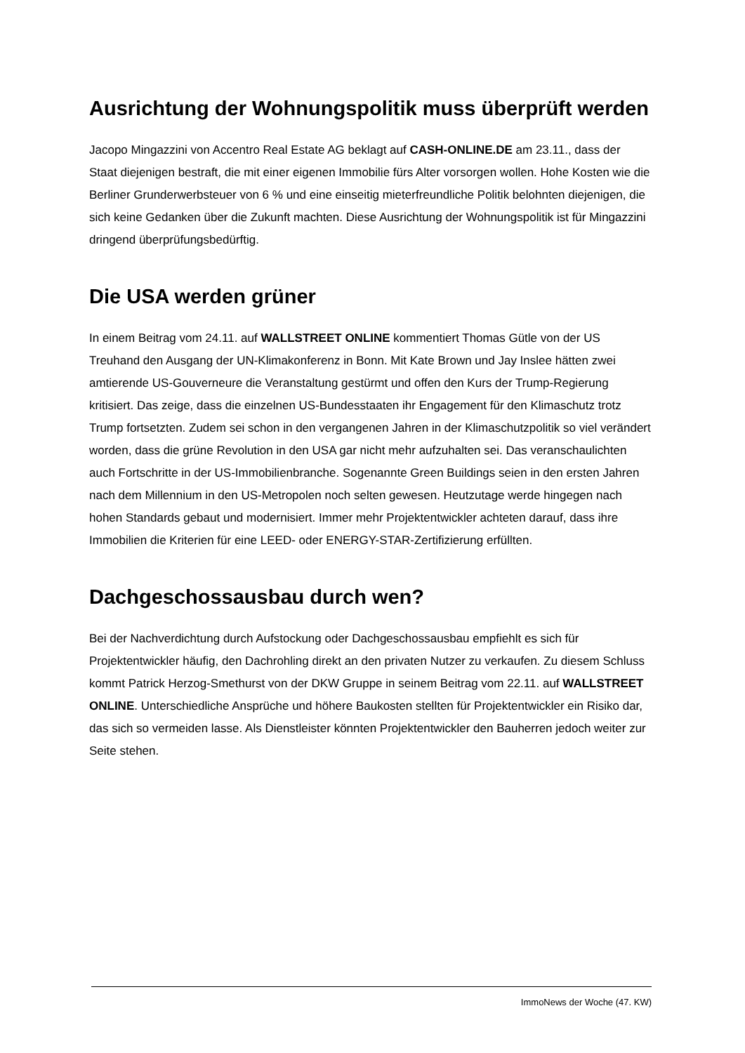Ausrichtung der Wohnungspolitik muss überprüft werden
Jacopo Mingazzini von Accentro Real Estate AG beklagt auf CASH-ONLINE.DE am 23.11., dass der Staat diejenigen bestraft, die mit einer eigenen Immobilie fürs Alter vorsorgen wollen. Hohe Kosten wie die Berliner Grunderwerbsteuer von 6 % und eine einseitig mieterfreundliche Politik belohnten diejenigen, die sich keine Gedanken über die Zukunft machten. Diese Ausrichtung der Wohnungspolitik ist für Mingazzini dringend überprüfungsbedürftig.
Die USA werden grüner
In einem Beitrag vom 24.11. auf WALLSTREET ONLINE kommentiert Thomas Gütle von der US Treuhand den Ausgang der UN-Klimakonferenz in Bonn. Mit Kate Brown und Jay Inslee hätten zwei amtierende US-Gouverneure die Veranstaltung gestürmt und offen den Kurs der Trump-Regierung kritisiert. Das zeige, dass die einzelnen US-Bundesstaaten ihr Engagement für den Klimaschutz trotz Trump fortsetzten. Zudem sei schon in den vergangenen Jahren in der Klimaschutzpolitik so viel verändert worden, dass die grüne Revolution in den USA gar nicht mehr aufzuhalten sei. Das veranschaulichten auch Fortschritte in der US-Immobilienbranche. Sogenannte Green Buildings seien in den ersten Jahren nach dem Millennium in den US-Metropolen noch selten gewesen. Heutzutage werde hingegen nach hohen Standards gebaut und modernisiert. Immer mehr Projektentwickler achteten darauf, dass ihre Immobilien die Kriterien für eine LEED- oder ENERGY-STAR-Zertifizierung erfüllten.
Dachgeschossausbau durch wen?
Bei der Nachverdichtung durch Aufstockung oder Dachgeschossausbau empfiehlt es sich für Projektentwickler häufig, den Dachrohling direkt an den privaten Nutzer zu verkaufen. Zu diesem Schluss kommt Patrick Herzog-Smethurst von der DKW Gruppe in seinem Beitrag vom 22.11. auf WALLSTREET ONLINE. Unterschiedliche Ansprüche und höhere Baukosten stellten für Projektentwickler ein Risiko dar, das sich so vermeiden lasse. Als Dienstleister könnten Projektentwickler den Bauherren jedoch weiter zur Seite stehen.
ImmoNews der Woche (47. KW)